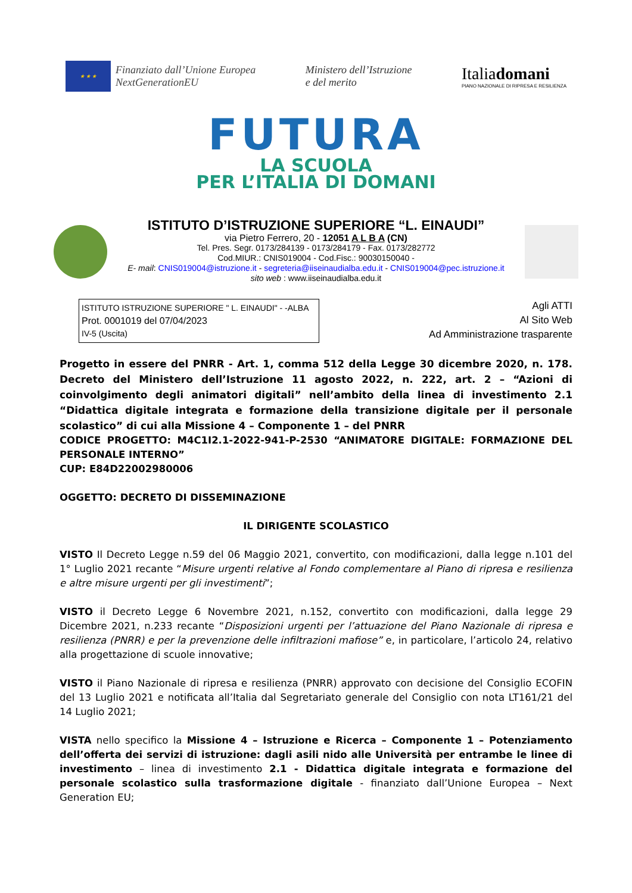★ ★ ★
Finanziato dall’Unione Europea
NextGenerationEU
Ministero dell’Istruzione
e del merito
Italiadomani
PIANO NAZIONALE DI RIPRESA E RESILIENZA
FUTURA
LA SCUOLA
PER L’ITALIA DI DOMANI
ISTITUTO D’ISTRUZIONE SUPERIORE “L. EINAUDI”
via Pietro Ferrero, 20 - 12051 A L B A (CN)
Tel. Pres. Segr. 0173/284139 - 0173/284179 - Fax. 0173/282772
Cod.MIUR.: CNIS019004 - Cod.Fisc.: 90030150040 -
E- mail: CNIS019004@istruzione.it - segreteria@iiseinaudialba.edu.it - CNIS019004@pec.istruzione.it
sito web : www.iiseinaudialba.edu.it
ISTITUTO ISTRUZIONE SUPERIORE " L. EINAUDI" - -ALBA
Prot. 0001019 del 07/04/2023
IV-5 (Uscita)
Agli ATTI
Al Sito Web
Ad Amministrazione trasparente
Progetto in essere del PNRR - Art. 1, comma 512 della Legge 30 dicembre 2020, n. 178. Decreto del Ministero dell’Istruzione 11 agosto 2022, n. 222, art. 2 – “Azioni di coinvolgimento degli animatori digitali” nell’ambito della linea di investimento 2.1 “Didattica digitale integrata e formazione della transizione digitale per il personale scolastico” di cui alla Missione 4 – Componente 1 – del PNRR
CODICE PROGETTO: M4C1I2.1-2022-941-P-2530 “ANIMATORE DIGITALE: FORMAZIONE DEL PERSONALE INTERNO”
CUP: E84D22002980006
OGGETTO: DECRETO DI DISSEMINAZIONE
IL DIRIGENTE SCOLASTICO
VISTO Il Decreto Legge n.59 del 06 Maggio 2021, convertito, con modificazioni, dalla legge n.101 del 1° Luglio 2021 recante “Misure urgenti relative al Fondo complementare al Piano di ripresa e resilienza e altre misure urgenti per gli investimenti”;
VISTO il Decreto Legge 6 Novembre 2021, n.152, convertito con modificazioni, dalla legge 29 Dicembre 2021, n.233 recante “Disposizioni urgenti per l’attuazione del Piano Nazionale di ripresa e resilienza (PNRR) e per la prevenzione delle infiltrazioni mafiose” e, in particolare, l’articolo 24, relativo alla progettazione di scuole innovative;
VISTO il Piano Nazionale di ripresa e resilienza (PNRR) approvato con decisione del Consiglio ECOFIN del 13 Luglio 2021 e notificata all’Italia dal Segretariato generale del Consiglio con nota LT161/21 del 14 Luglio 2021;
VISTA nello specifico la Missione 4 – Istruzione e Ricerca – Componente 1 – Potenziamento dell’offerta dei servizi di istruzione: dagli asili nido alle Università per entrambe le linee di investimento – linea di investimento 2.1 - Didattica digitale integrata e formazione del personale scolastico sulla trasformazione digitale - finanziato dall’Unione Europea – Next Generation EU;